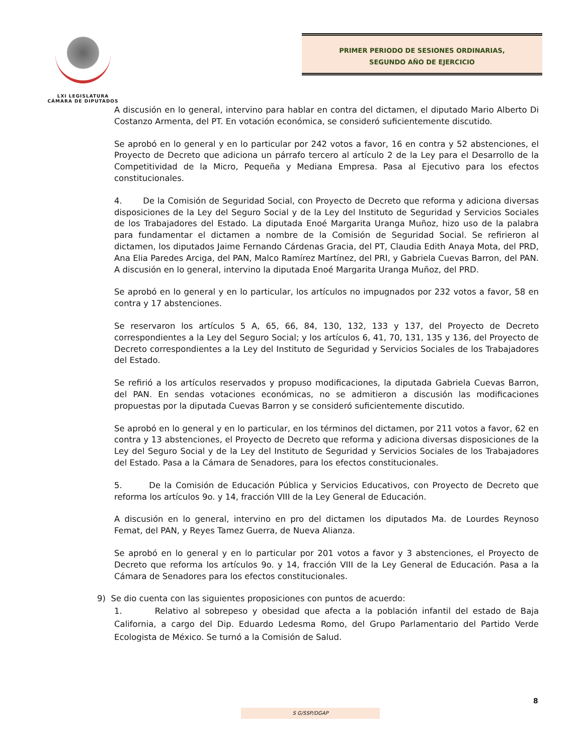LXI LEGISLATURA
CÁMARA DE DIPUTADOS
PRIMER PERIODO DE SESIONES ORDINARIAS,
SEGUNDO AÑO DE EJERCICIO
A discusión en lo general, intervino para hablar en contra del dictamen, el diputado Mario Alberto Di Costanzo Armenta, del PT. En votación económica, se consideró suficientemente discutido.
Se aprobó en lo general y en lo particular por 242 votos a favor, 16 en contra y 52 abstenciones, el Proyecto de Decreto que adiciona un párrafo tercero al artículo 2 de la Ley para el Desarrollo de la Competitividad de la Micro, Pequeña y Mediana Empresa. Pasa al Ejecutivo para los efectos constitucionales.
4. De la Comisión de Seguridad Social, con Proyecto de Decreto que reforma y adiciona diversas disposiciones de la Ley del Seguro Social y de la Ley del Instituto de Seguridad y Servicios Sociales de los Trabajadores del Estado. La diputada Enoé Margarita Uranga Muñoz, hizo uso de la palabra para fundamentar el dictamen a nombre de la Comisión de Seguridad Social. Se refirieron al dictamen, los diputados Jaime Fernando Cárdenas Gracia, del PT, Claudia Edith Anaya Mota, del PRD, Ana Elia Paredes Arciga, del PAN, Malco Ramírez Martínez, del PRI, y Gabriela Cuevas Barron, del PAN. A discusión en lo general, intervino la diputada Enoé Margarita Uranga Muñoz, del PRD.
Se aprobó en lo general y en lo particular, los artículos no impugnados por 232 votos a favor, 58 en contra y 17 abstenciones.
Se reservaron los artículos 5 A, 65, 66, 84, 130, 132, 133 y 137, del Proyecto de Decreto correspondientes a la Ley del Seguro Social; y los artículos 6, 41, 70, 131, 135 y 136, del Proyecto de Decreto correspondientes a la Ley del Instituto de Seguridad y Servicios Sociales de los Trabajadores del Estado.
Se refirió a los artículos reservados y propuso modificaciones, la diputada Gabriela Cuevas Barron, del PAN. En sendas votaciones económicas, no se admitieron a discusión las modificaciones propuestas por la diputada Cuevas Barron y se consideró suficientemente discutido.
Se aprobó en lo general y en lo particular, en los términos del dictamen, por 211 votos a favor, 62 en contra y 13 abstenciones, el Proyecto de Decreto que reforma y adiciona diversas disposiciones de la Ley del Seguro Social y de la Ley del Instituto de Seguridad y Servicios Sociales de los Trabajadores del Estado. Pasa a la Cámara de Senadores, para los efectos constitucionales.
5. De la Comisión de Educación Pública y Servicios Educativos, con Proyecto de Decreto que reforma los artículos 9o. y 14, fracción VIII de la Ley General de Educación.
A discusión en lo general, intervino en pro del dictamen los diputados Ma. de Lourdes Reynoso Femat, del PAN, y Reyes Tamez Guerra, de Nueva Alianza.
Se aprobó en lo general y en lo particular por 201 votos a favor y 3 abstenciones, el Proyecto de Decreto que reforma los artículos 9o. y 14, fracción VIII de la Ley General de Educación. Pasa a la Cámara de Senadores para los efectos constitucionales.
9) Se dio cuenta con las siguientes proposiciones con puntos de acuerdo:
1. Relativo al sobrepeso y obesidad que afecta a la población infantil del estado de Baja California, a cargo del Dip. Eduardo Ledesma Romo, del Grupo Parlamentario del Partido Verde Ecologista de México. Se turnó a la Comisión de Salud.
8
S G/SSP/DGAP